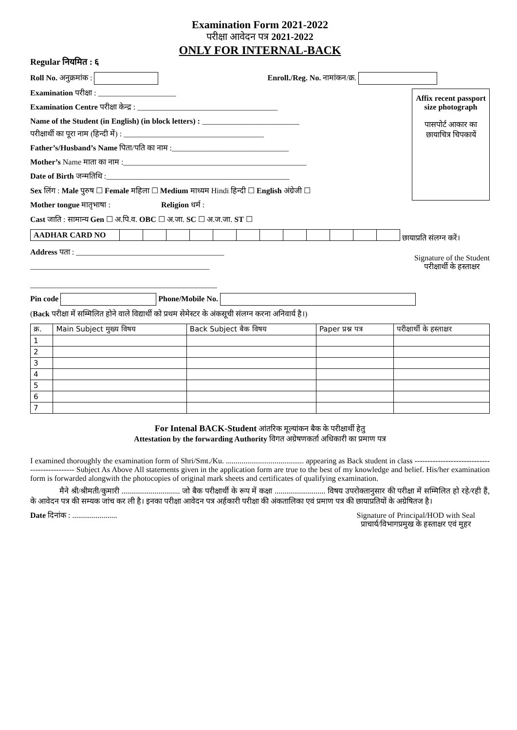Examination Form 2021-2022
परीक्षा आवेदन पत्र 2021-2022
ONLY FOR INTERNAL-BACK
Regular नियमित : ६
Roll No. अनुक्रमांक : Enroll./Reg. No. नामांकन/क्र.
Affix recent passport size photograph
पासपोर्ट आकार का छायाचित्र चिपकायें
Examination परीक्षा : ____________________
Examination Centre परीक्षा केन्द्र : ____________________________________
Name of the Student (in English) (in block letters) : _________________________
परीक्षार्थी का पूरा नाम (हिन्दी में) : ____________________________________
Father’s/Husband’s Name पिता/पति का नाम :______________________________
Mother’s Name माता का नाम :_______________________________________________
Date of Birth जन्मतिथि :_______________________________________________
Sex लिंग : Male पुरुष ☐ Female महिला ☐ Medium माध्यम Hindi हिन्दी ☐ English अंग्रेजी ☐
Mother tongue मातृभाषा : Religion धर्म :
Cast जाति : सामान्य Gen ☐ अ.पि.व. OBC ☐ अ.जा. SC ☐ अ.ज.जा. ST ☐
| AADHAR CARD NO | | | | | | | | | | | | |
छायाप्रति संलग्न करें।
Signature of the Student
परीक्षार्थी के हस्ताक्षर
Address पता : ______________________________________
______________________________________________
________________________________________________
Pin code Phone/Mobile No.
(Back परीक्षा में सम्मिलित होने वाले विद्यार्थी को प्रथम सेमेस्टर के अंकसूची संलग्न करना अनिवार्य है।)
| क्र. | Main Subject मुख्य विषय | Back Subject बैक विषय | Paper प्रश्न पत्र | परीक्षार्थी के हस्ताक्षर |
| --- | --- | --- | --- | --- |
| 1 | | | | |
| 2 | | | | |
| 3 | | | | |
| 4 | | | | |
| 5 | | | | |
| 6 | | | | |
| 7 | | | | |
For Intenal BACK-Student आंतरिक मूल्यांकन बैक के परीक्षार्थी हेतु
Attestation by the forwarding Authority विगत अग्रेषणकर्ता अधिकारी का प्रमाण पत्र
I examined thoroughly the examination form of Shri/Smt./Ku. ........................................ appearing as Back student in class ---------------------------------------------- Subject As Above All statements given in the application form are true to the best of my knowledge and belief. His/her examination form is forwarded alongwith the photocopies of original mark sheets and certificates of qualifying examination.
मैने श्री/श्रीमती/कुमारी .............................. जो बैक परीक्षार्थी के रूप में कक्षा .......................... विषय उपरोक्तानुसार की परीक्षा में सम्मिलित हो रहे/रही हैं, के आवेदन पत्र की सम्यक जांच कर ली है। इनका परीक्षा आवेदन पत्र अर्हकारी परीक्षा की अंकतालिका एवं प्रमाण पत्र की छायाप्रतियों के अग्रेषितज है।
Signature of Principal/HOD with Seal
प्राचार्य/विभागप्रमुख के हस्ताक्षर एवं मुहर
Date दिनांक : .......................